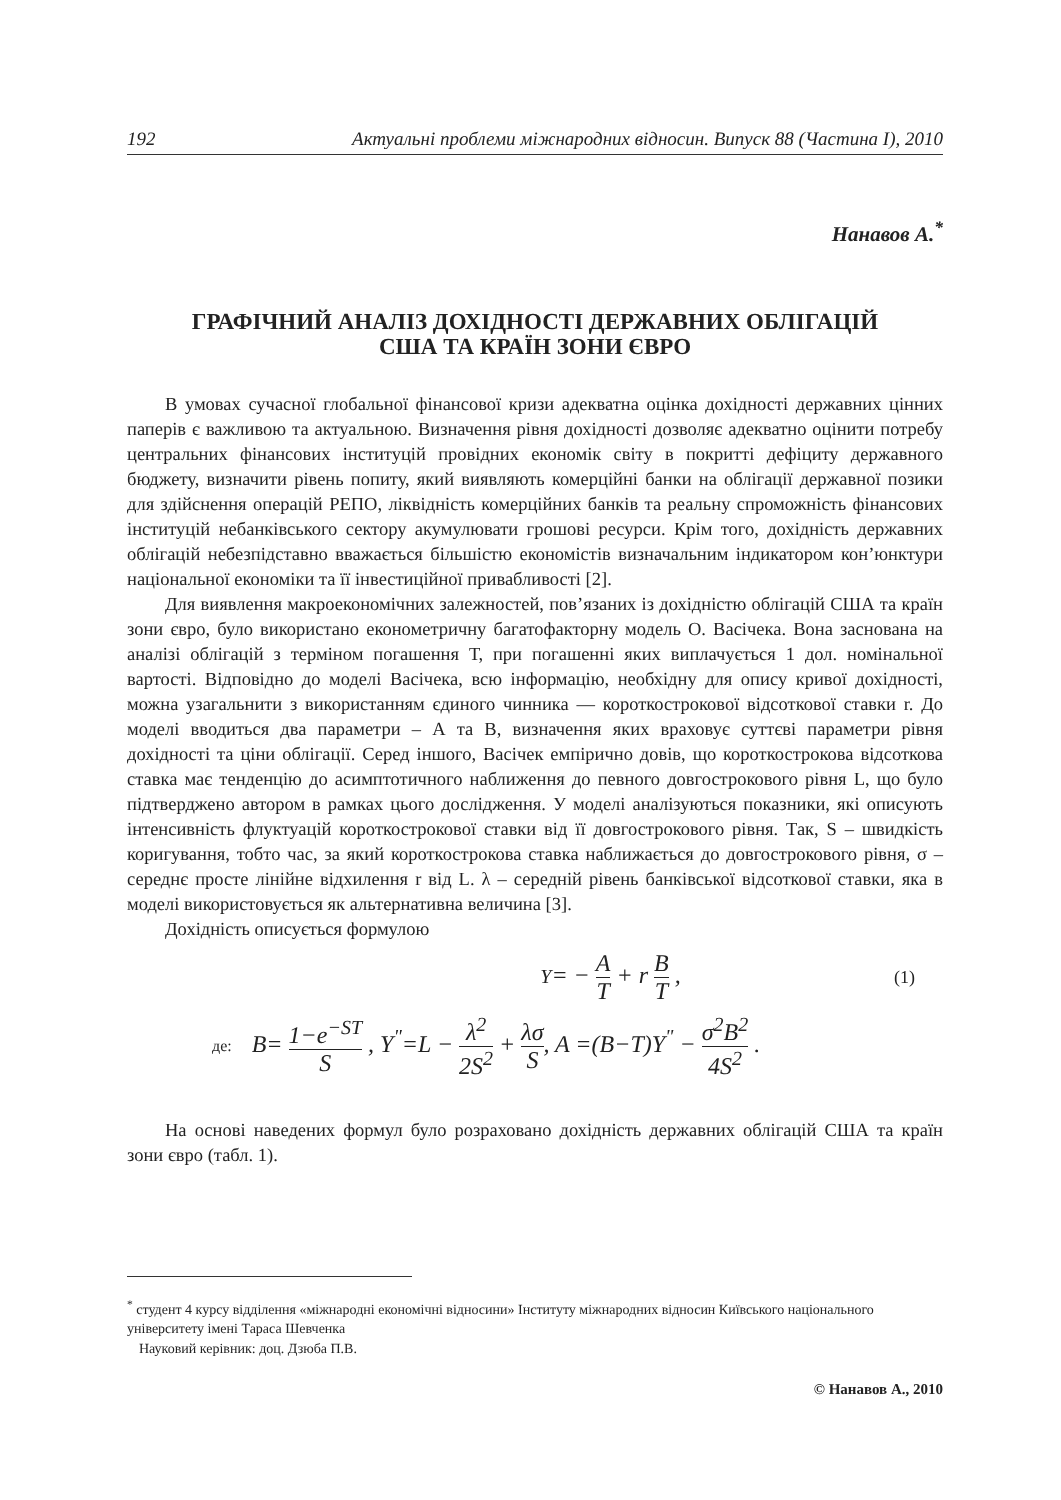192 Актуальні проблеми міжнародних відносин. Випуск 88 (Частина І), 2010
Нанавов А.<sup>*</sup>
ГРАФІЧНИЙ АНАЛІЗ ДОХІДНОСТІ ДЕРЖАВНИХ ОБЛІГАЦІЙ
США ТА КРАЇН ЗОНИ ЄВРО
В умовах сучасної глобальної фінансової кризи адекватна оцінка дохідності державних цінних паперів є важливою та актуальною. Визначення рівня дохідності дозволяє адекватно оцінити потребу центральних фінансових інституцій провідних економік світу в покритті дефіциту державного бюджету, визначити рівень попиту, який виявляють комерційні банки на облігації державної позики для здійснення операцій РЕПО, ліквідність комерційних банків та реальну спроможність фінансових інституцій небанківського сектору акумулювати грошові ресурси. Крім того, дохідність державних облігацій небезпідставно вважається більшістю економістів визначальним індикатором кон’юнктури національної економіки та її інвестиційної привабливості [2].
Для виявлення макроекономічних залежностей, пов’язаних із дохідністю облігацій США та країн зони євро, було використано економетричну багатофакторну модель О. Васічека. Вона заснована на аналізі облігацій з терміном погашення Т, при погашенні яких виплачується 1 дол. номінальної вартості. Відповідно до моделі Васічека, всю інформацію, необхідну для опису кривої дохідності, можна узагальнити з використанням єдиного чинника — короткострокової відсоткової ставки r. До моделі вводиться два параметри – А та В, визначення яких враховує суттєві параметри рівня дохідності та ціни облігації. Серед іншого, Васічек емпірично довів, що короткострокова відсоткова ставка має тенденцію до асимптотичного наближення до певного довгострокового рівня L, що було підтверджено автором в рамках цього дослідження. У моделі аналізуються показники, які описують інтенсивність флуктуацій короткострокової ставки від її довгострокового рівня. Так, S – швидкість коригування, тобто час, за який короткострокова ставка наближається до довгострокового рівня, σ – середнє просте лінійне відхилення r від L. λ – середній рівень банківської відсоткової ставки, яка в моделі використовується як альтернативна величина [3].
Дохідність описується формулою
Y= − A T + r B T , (1)
де: B= 1−e<sup>−ST</sup> S , Y<sup>"</sup>=L − λ<sup>2</sup> 2S<sup>2</sup> + λσ S, A =(B−T)Y<sup>"</sup> − σ<sup>2</sup>B<sup>2</sup> 4S<sup>2</sup> .
На основі наведених формул було розраховано дохідність державних облігацій США та країн зони євро (табл. 1).
<sup>*</sup> студент 4 курсу відділення «міжнародні економічні відносини» Інституту міжнародних відносин Київського національного університету імені Тараса Шевченка
Науковий керівник: доц. Дзюба П.В.
© Нанавов А., 2010